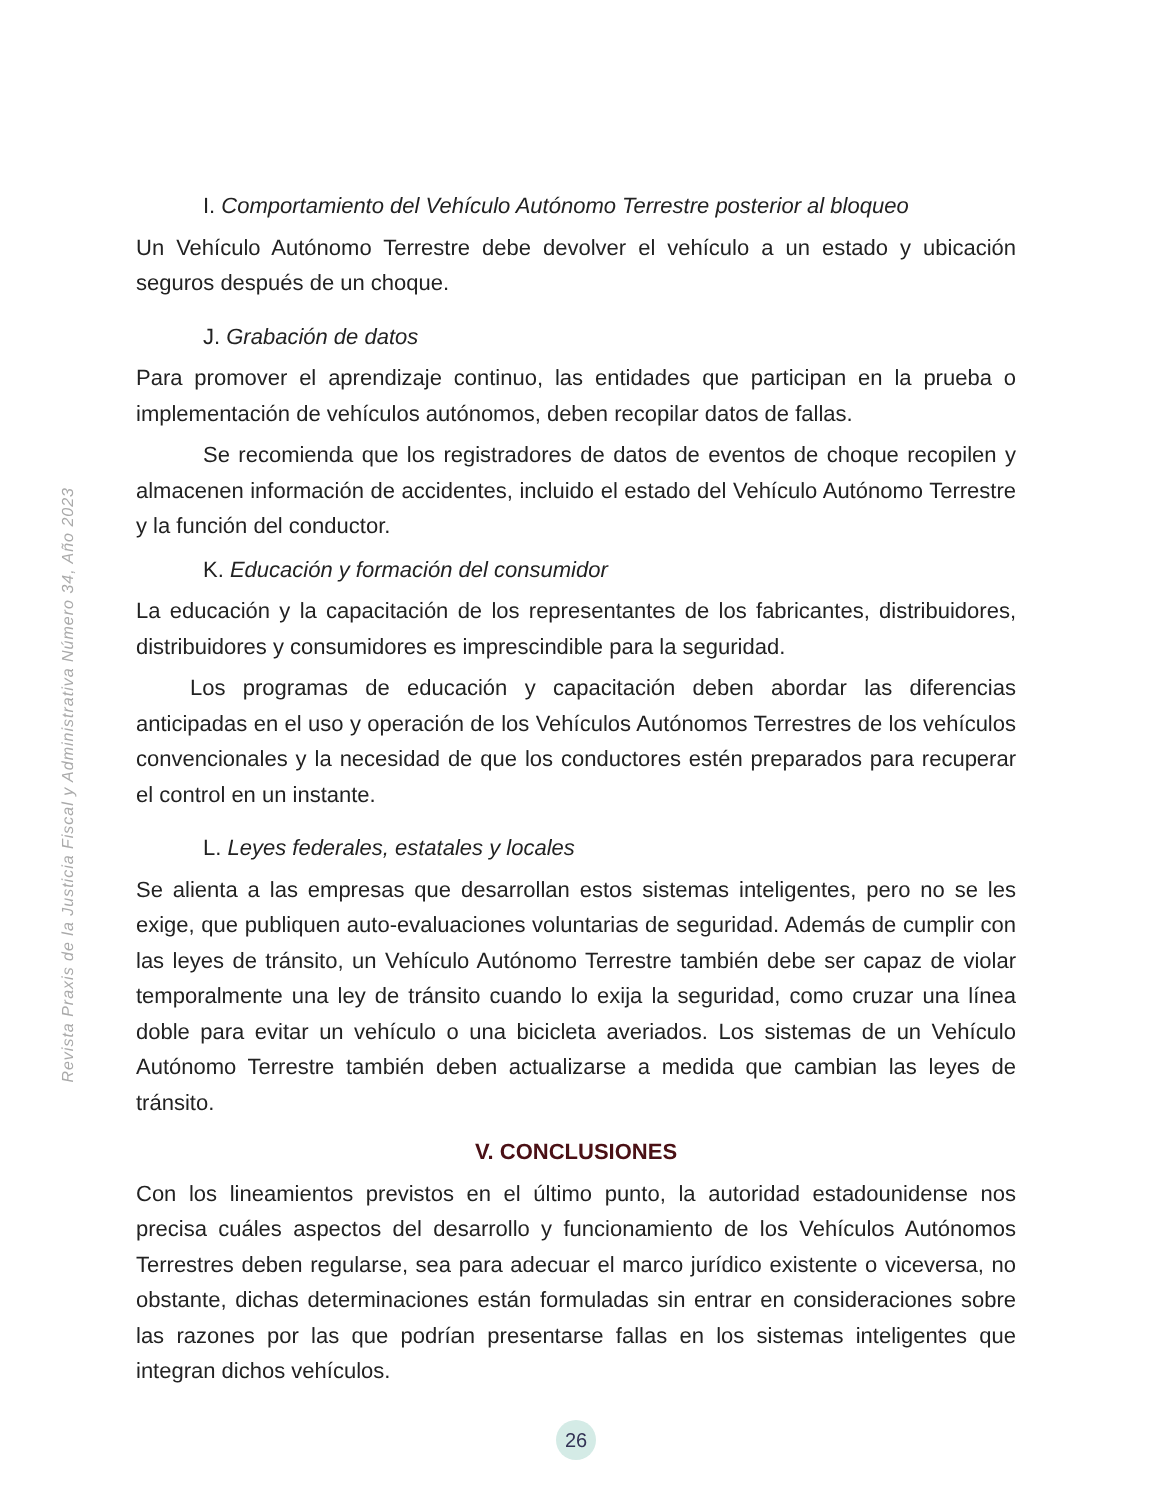Revista Praxis de la Justicia Fiscal y Administrativa Número 34, Año 2023
I. Comportamiento del Vehículo Autónomo Terrestre posterior al bloqueo
Un Vehículo Autónomo Terrestre debe devolver el vehículo a un estado y ubicación seguros después de un choque.
J. Grabación de datos
Para promover el aprendizaje continuo, las entidades que participan en la prueba o implementación de vehículos autónomos, deben recopilar datos de fallas.
Se recomienda que los registradores de datos de eventos de choque recopilen y almacenen información de accidentes, incluido el estado del Vehículo Autónomo Terrestre y la función del conductor.
K. Educación y formación del consumidor
La educación y la capacitación de los representantes de los fabricantes, distribuidores, distribuidores y consumidores es imprescindible para la seguridad.
Los programas de educación y capacitación deben abordar las diferencias anticipadas en el uso y operación de los Vehículos Autónomos Terrestres de los vehículos convencionales y la necesidad de que los conductores estén preparados para recuperar el control en un instante.
L. Leyes federales, estatales y locales
Se alienta a las empresas que desarrollan estos sistemas inteligentes, pero no se les exige, que publiquen auto-evaluaciones voluntarias de seguridad. Además de cumplir con las leyes de tránsito, un Vehículo Autónomo Terrestre también debe ser capaz de violar temporalmente una ley de tránsito cuando lo exija la seguridad, como cruzar una línea doble para evitar un vehículo o una bicicleta averiados. Los sistemas de un Vehículo Autónomo Terrestre también deben actualizarse a medida que cambian las leyes de tránsito.
V. CONCLUSIONES
Con los lineamientos previstos en el último punto, la autoridad estadounidense nos precisa cuáles aspectos del desarrollo y funcionamiento de los Vehículos Autónomos Terrestres deben regularse, sea para adecuar el marco jurídico existente o viceversa, no obstante, dichas determinaciones están formuladas sin entrar en consideraciones sobre las razones por las que podrían presentarse fallas en los sistemas inteligentes que integran dichos vehículos.
26